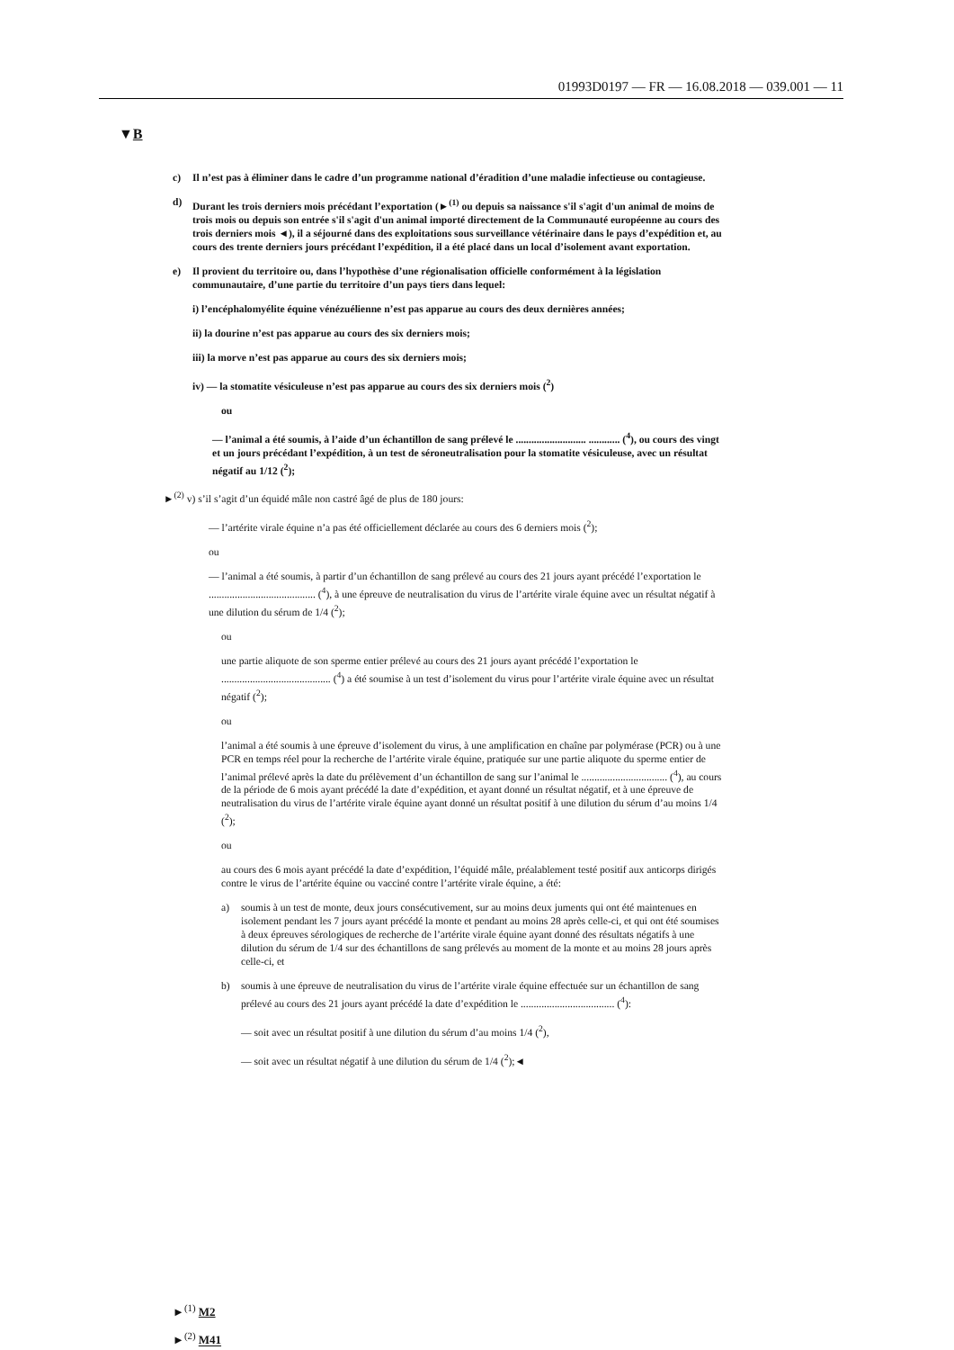01993D0197 — FR — 16.08.2018 — 039.001 — 11
▼B
c) Il n’est pas à éliminer dans le cadre d’un programme national d’éradition d’une maladie infectieuse ou contagieuse.
d) Durant les trois derniers mois précédant l’exportation (►<sup>(1)</sup> ou depuis sa naissance s'il s'agit d'un animal de moins de trois mois ou depuis son entrée s'il s'agit d'un animal importé directement de la Communauté européenne au cours des trois derniers mois ◄), il a séjourné dans des exploitations sous surveillance vétérinaire dans le pays d’expédition et, au cours des trente derniers jours précédant l’expédition, il a été placé dans un local d’isolement avant exportation.
e) Il provient du territoire ou, dans l’hypothèse d’une régionalisation officielle conformément à la législation communautaire, d’une partie du territoire d’un pays tiers dans lequel:
i) l’encéphalomyélite équine vénézuélienne n’est pas apparue au cours des deux dernières années;
ii) la dourine n’est pas apparue au cours des six derniers mois;
iii) la morve n’est pas apparue au cours des six derniers mois;
iv) — la stomatite vésiculeuse n’est pas apparue au cours des six derniers mois (<sup>2</sup>)
ou
— l’animal a été soumis, à l’aide d’un échantillon de sang prélevé le ........................... ............ (<sup>4</sup>), ou cours des vingt et un jours précédant l’expédition, à un test de séroneutralisation pour la stomatite vésiculeuse, avec un résultat négatif au 1/12 (<sup>2</sup>);
►<sup>(2)</sup> v) s’il s’agit d’un équidé mâle non castré âgé de plus de 180 jours:
— l’artérite virale équine n’a pas été officiellement déclarée au cours des 6 derniers mois (<sup>2</sup>);
ou
— l’animal a été soumis, à partir d’un échantillon de sang prélevé au cours des 21 jours ayant précédé l’exportation le ......................................... (<sup>4</sup>), à une épreuve de neutralisation du virus de l’artérite virale équine avec un résultat négatif à une dilution du sérum de 1/4 (<sup>2</sup>);
ou
une partie aliquote de son sperme entier prélevé au cours des 21 jours ayant précédé l’exportation le .......................................... (<sup>4</sup>) a été soumise à un test d’isolement du virus pour l’artérite virale équine avec un résultat négatif (<sup>2</sup>);
ou
l’animal a été soumis à une épreuve d’isolement du virus, à une amplification en chaîne par polymérase (PCR) ou à une PCR en temps réel pour la recherche de l’artérite virale équine, pratiquée sur une partie aliquote du sperme entier de l’animal prélevé après la date du prélèvement d’un échantillon de sang sur l’animal le ................................. (<sup>4</sup>), au cours de la période de 6 mois ayant précédé la date d’expédition, et ayant donné un résultat négatif, et à une épreuve de neutralisation du virus de l’artérite virale équine ayant donné un résultat positif à une dilution du sérum d’au moins 1/4 (<sup>2</sup>);
ou
au cours des 6 mois ayant précédé la date d’expédition, l’équidé mâle, préalablement testé positif aux anticorps dirigés contre le virus de l’artérite équine ou vacciné contre l’artérite virale équine, a été:
a) soumis à un test de monte, deux jours consécutivement, sur au moins deux juments qui ont été maintenues en isolement pendant les 7 jours ayant précédé la monte et pendant au moins 28 après celle-ci, et qui ont été soumises à deux épreuves sérologiques de recherche de l’artérite virale équine ayant donné des résultats négatifs à une dilution du sérum de 1/4 sur des échantillons de sang prélevés au moment de la monte et au moins 28 jours après celle-ci, et
b) soumis à une épreuve de neutralisation du virus de l’artérite virale équine effectuée sur un échantillon de sang prélevé au cours des 21 jours ayant précédé la date d’expédition le .................................... (<sup>4</sup>):
— soit avec un résultat positif à une dilution du sérum d’au moins 1/4 (<sup>2</sup>),
— soit avec un résultat négatif à une dilution du sérum de 1/4 (<sup>2</sup>);◄
►<sup>(1)</sup> M2
►<sup>(2)</sup> M41